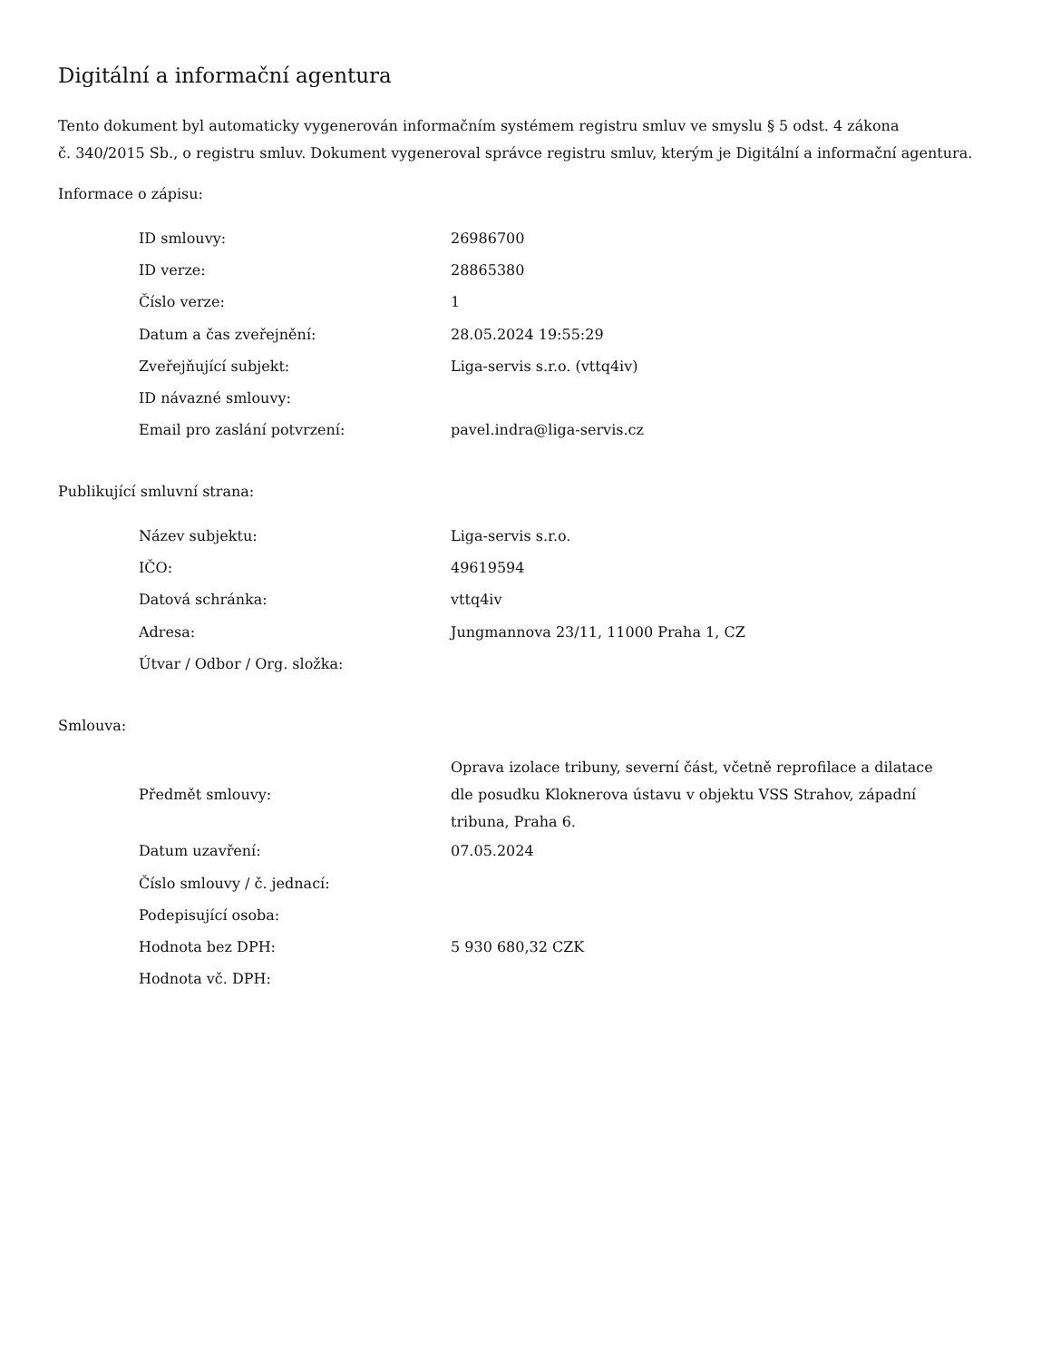Digitální a informační agentura
Tento dokument byl automaticky vygenerován informačním systémem registru smluv ve smyslu § 5 odst. 4 zákona
č. 340/2015 Sb., o registru smluv. Dokument vygeneroval správce registru smluv, kterým je Digitální a informační agentura.
Informace o zápisu:
| ID smlouvy: | 26986700 |
| ID verze: | 28865380 |
| Číslo verze: | 1 |
| Datum a čas zveřejnění: | 28.05.2024 19:55:29 |
| Zveřejňující subjekt: | Liga-servis s.r.o. (vttq4iv) |
| ID návazné smlouvy: | |
| Email pro zaslání potvrzení: | pavel.indra@liga-servis.cz |
Publikující smluvní strana:
| Název subjektu: | Liga-servis s.r.o. |
| IČO: | 49619594 |
| Datová schránka: | vttq4iv |
| Adresa: | Jungmannova 23/11, 11000 Praha 1, CZ |
| Útvar / Odbor / Org. složka: | |
Smlouva:
| Předmět smlouvy: | Oprava izolace tribuny, severní část, včetně reprofilace a dilatace dle posudku Kloknerova ústavu v objektu VSS Strahov, západní tribuna, Praha 6. |
| Datum uzavření: | 07.05.2024 |
| Číslo smlouvy / č. jednací: | |
| Podepisující osoba: | |
| Hodnota bez DPH: | 5 930 680,32 CZK |
| Hodnota vč. DPH: | |